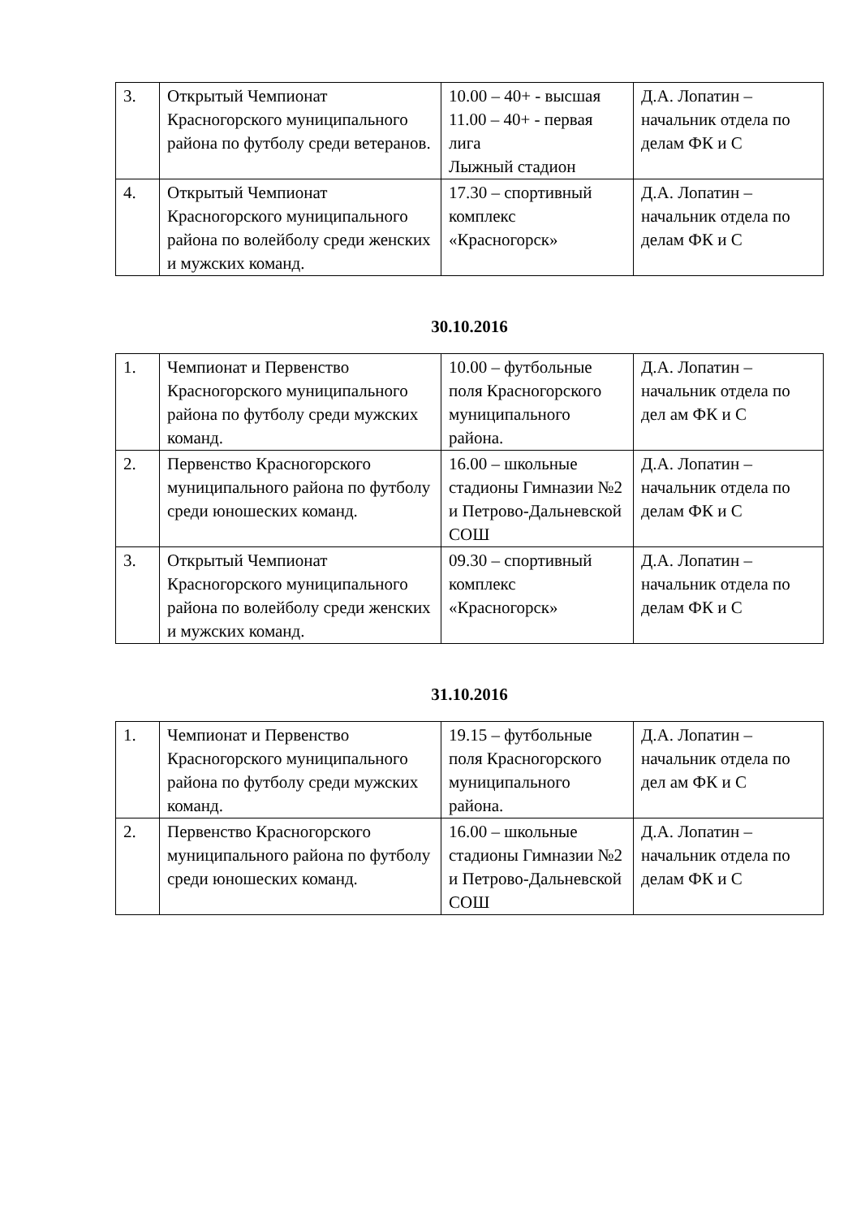| 3. | Открытый Чемпионат Красногорского муниципального района по футболу среди ветеранов. | 10.00 – 40+ - высшая 11.00 – 40+ - первая лига Лыжный стадион | Д.А. Лопатин – начальник отдела по делам ФК и С |
| 4. | Открытый Чемпионат Красногорского муниципального района по волейболу среди женских и мужских команд. | 17.30 – спортивный комплекс «Красногорск» | Д.А. Лопатин – начальник отдела по делам ФК и С |
30.10.2016
| 1. | Чемпионат и Первенство Красногорского муниципального района по футболу среди мужских команд. | 10.00 – футбольные поля Красногорского муниципального района. | Д.А. Лопатин – начальник отдела по дел ам ФК и С |
| 2. | Первенство Красногорского муниципального района по футболу среди юношеских команд. | 16.00 – школьные стадионы Гимназии №2 и Петрово-Дальневской СОШ | Д.А. Лопатин – начальник отдела по делам ФК и С |
| 3. | Открытый Чемпионат Красногорского муниципального района по волейболу среди женских и мужских команд. | 09.30 – спортивный комплекс «Красногорск» | Д.А. Лопатин – начальник отдела по делам ФК и С |
31.10.2016
| 1. | Чемпионат и Первенство Красногорского муниципального района по футболу среди мужских команд. | 19.15 – футбольные поля Красногорского муниципального района. | Д.А. Лопатин – начальник отдела по дел ам ФК и С |
| 2. | Первенство Красногорского муниципального района по футболу среди юношеских команд. | 16.00 – школьные стадионы Гимназии №2 и Петрово-Дальневской СОШ | Д.А. Лопатин – начальник отдела по делам ФК и С |